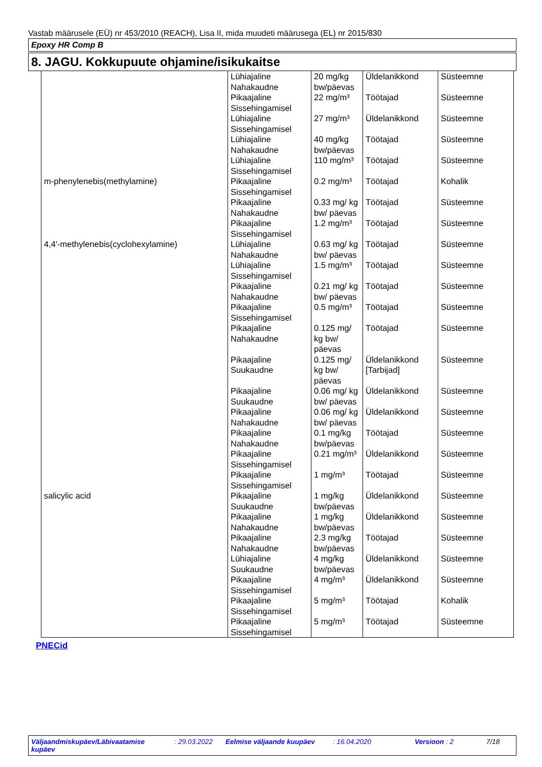Vastab määrusele (EÜ) nr 453/2010 (REACH), Lisa II, mida muudeti määrusega (EL) nr 2015/830
Epoxy HR Comp B
8. JAGU. Kokkupuute ohjamine/isikukaitse
| | Lühiajaline Nahakaudne | 20 mg/kg bw/päevas | Üldelanikkond | Süsteemne |
| | Pikaajaline Sissehingamisel | 22 mg/m³ | Töötajad | Süsteemne |
| | Lühiajaline Sissehingamisel | 27 mg/m³ | Üldelanikkond | Süsteemne |
| | Lühiajaline Nahakaudne | 40 mg/kg bw/päevas | Töötajad | Süsteemne |
| | Lühiajaline Sissehingamisel | 110 mg/m³ | Töötajad | Süsteemne |
| m-phenylenebis(methylamine) | Pikaajaline Sissehingamisel | 0.2 mg/m³ | Töötajad | Kohalik |
| | Pikaajaline Nahakaudne | 0.33 mg/ kg bw/ päevas | Töötajad | Süsteemne |
| | Pikaajaline Sissehingamisel | 1.2 mg/m³ | Töötajad | Süsteemne |
| 4,4'-methylenebis(cyclohexylamine) | Lühiajaline Nahakaudne | 0.63 mg/ kg bw/ päevas | Töötajad | Süsteemne |
| | Lühiajaline Sissehingamisel | 1.5 mg/m³ | Töötajad | Süsteemne |
| | Pikaajaline Nahakaudne | 0.21 mg/ kg bw/ päevas | Töötajad | Süsteemne |
| | Pikaajaline Sissehingamisel | 0.5 mg/m³ | Töötajad | Süsteemne |
| | Pikaajaline Nahakaudne | 0.125 mg/ kg bw/ päevas | Töötajad | Süsteemne |
| | Pikaajaline Suukaudne | 0.125 mg/ kg bw/ päevas | Üldelanikkond [Tarbijad] | Süsteemne |
| | Pikaajaline Suukaudne | 0.06 mg/ kg bw/ päevas | Üldelanikkond | Süsteemne |
| | Pikaajaline Nahakaudne | 0.06 mg/ kg bw/ päevas | Üldelanikkond | Süsteemne |
| | Pikaajaline Nahakaudne | 0.1 mg/kg bw/päevas | Töötajad | Süsteemne |
| | Pikaajaline Sissehingamisel | 0.21 mg/m³ | Üldelanikkond | Süsteemne |
| | Pikaajaline Sissehingamisel | 1 mg/m³ | Töötajad | Süsteemne |
| salicylic acid | Pikaajaline Suukaudne | 1 mg/kg bw/päevas | Üldelanikkond | Süsteemne |
| | Pikaajaline Nahakaudne | 1 mg/kg bw/päevas | Üldelanikkond | Süsteemne |
| | Pikaajaline Nahakaudne | 2.3 mg/kg bw/päevas | Töötajad | Süsteemne |
| | Lühiajaline Suukaudne | 4 mg/kg bw/päevas | Üldelanikkond | Süsteemne |
| | Pikaajaline Sissehingamisel | 4 mg/m³ | Üldelanikkond | Süsteemne |
| | Pikaajaline Sissehingamisel | 5 mg/m³ | Töötajad | Kohalik |
| | Pikaajaline Sissehingamisel | 5 mg/m³ | Töötajad | Süsteemne |
PNECid
Väljaandmiskupäev/Läbivaatamise kupäev: 29.03.2022 Eelmise väljaande kuupäev: 16.04.2020 Versioon : 2 7/18